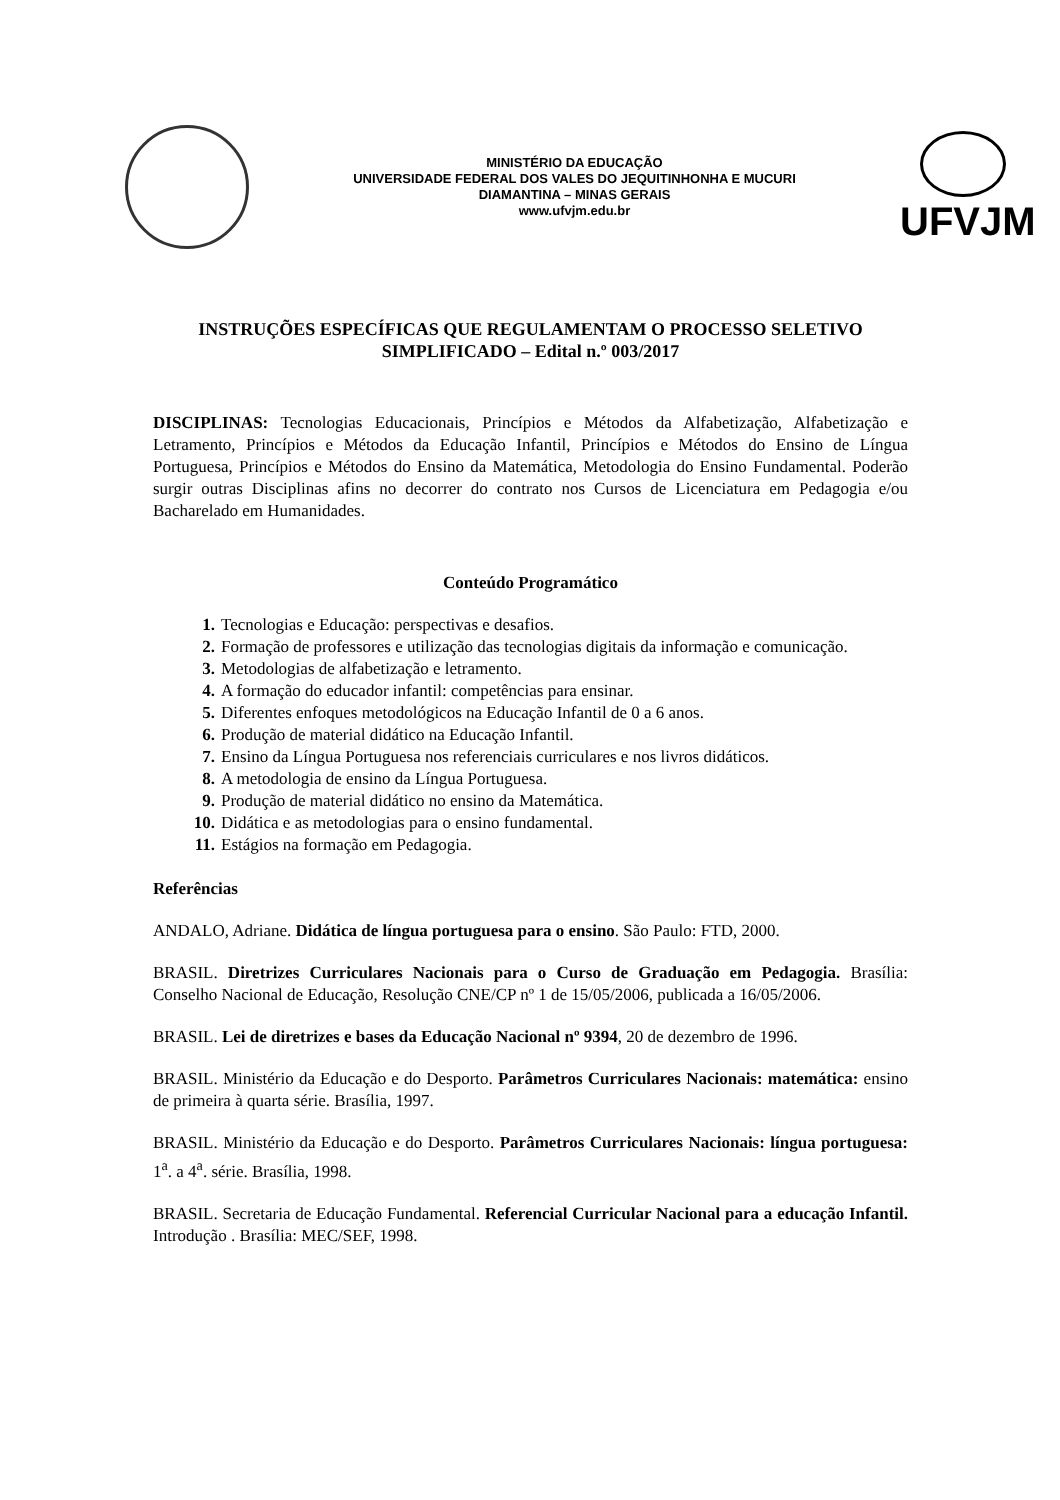MINISTÉRIO DA EDUCAÇÃO
UNIVERSIDADE FEDERAL DOS VALES DO JEQUITINHONHA E MUCURI
DIAMANTINA – MINAS GERAIS
www.ufvjm.edu.br
UFVJM
INSTRUÇÕES ESPECÍFICAS QUE REGULAMENTAM O PROCESSO SELETIVO SIMPLIFICADO – Edital n.º 003/2017
DISCIPLINAS: Tecnologias Educacionais, Princípios e Métodos da Alfabetização, Alfabetização e Letramento, Princípios e Métodos da Educação Infantil, Princípios e Métodos do Ensino de Língua Portuguesa, Princípios e Métodos do Ensino da Matemática, Metodologia do Ensino Fundamental. Poderão surgir outras Disciplinas afins no decorrer do contrato nos Cursos de Licenciatura em Pedagogia e/ou Bacharelado em Humanidades.
Conteúdo Programático
1. Tecnologias e Educação: perspectivas e desafios.
2. Formação de professores e utilização das tecnologias digitais da informação e comunicação.
3. Metodologias de alfabetização e letramento.
4. A formação do educador infantil: competências para ensinar.
5. Diferentes enfoques metodológicos na Educação Infantil de 0 a 6 anos.
6. Produção de material didático na Educação Infantil.
7. Ensino da Língua Portuguesa nos referenciais curriculares e nos livros didáticos.
8. A metodologia de ensino da Língua Portuguesa.
9. Produção de material didático no ensino da Matemática.
10. Didática e as metodologias para o ensino fundamental.
11. Estágios na formação em Pedagogia.
Referências
ANDALO, Adriane. Didática de língua portuguesa para o ensino. São Paulo: FTD, 2000.
BRASIL. Diretrizes Curriculares Nacionais para o Curso de Graduação em Pedagogia. Brasília: Conselho Nacional de Educação, Resolução CNE/CP nº 1 de 15/05/2006, publicada a 16/05/2006.
BRASIL. Lei de diretrizes e bases da Educação Nacional nº 9394, 20 de dezembro de 1996.
BRASIL. Ministério da Educação e do Desporto. Parâmetros Curriculares Nacionais: matemática: ensino de primeira à quarta série. Brasília, 1997.
BRASIL. Ministério da Educação e do Desporto. Parâmetros Curriculares Nacionais: língua portuguesa: 1<sup>a</sup>. a 4<sup>a</sup>. série. Brasília, 1998.
BRASIL. Secretaria de Educação Fundamental. Referencial Curricular Nacional para a educação Infantil. Introdução . Brasília: MEC/SEF, 1998.